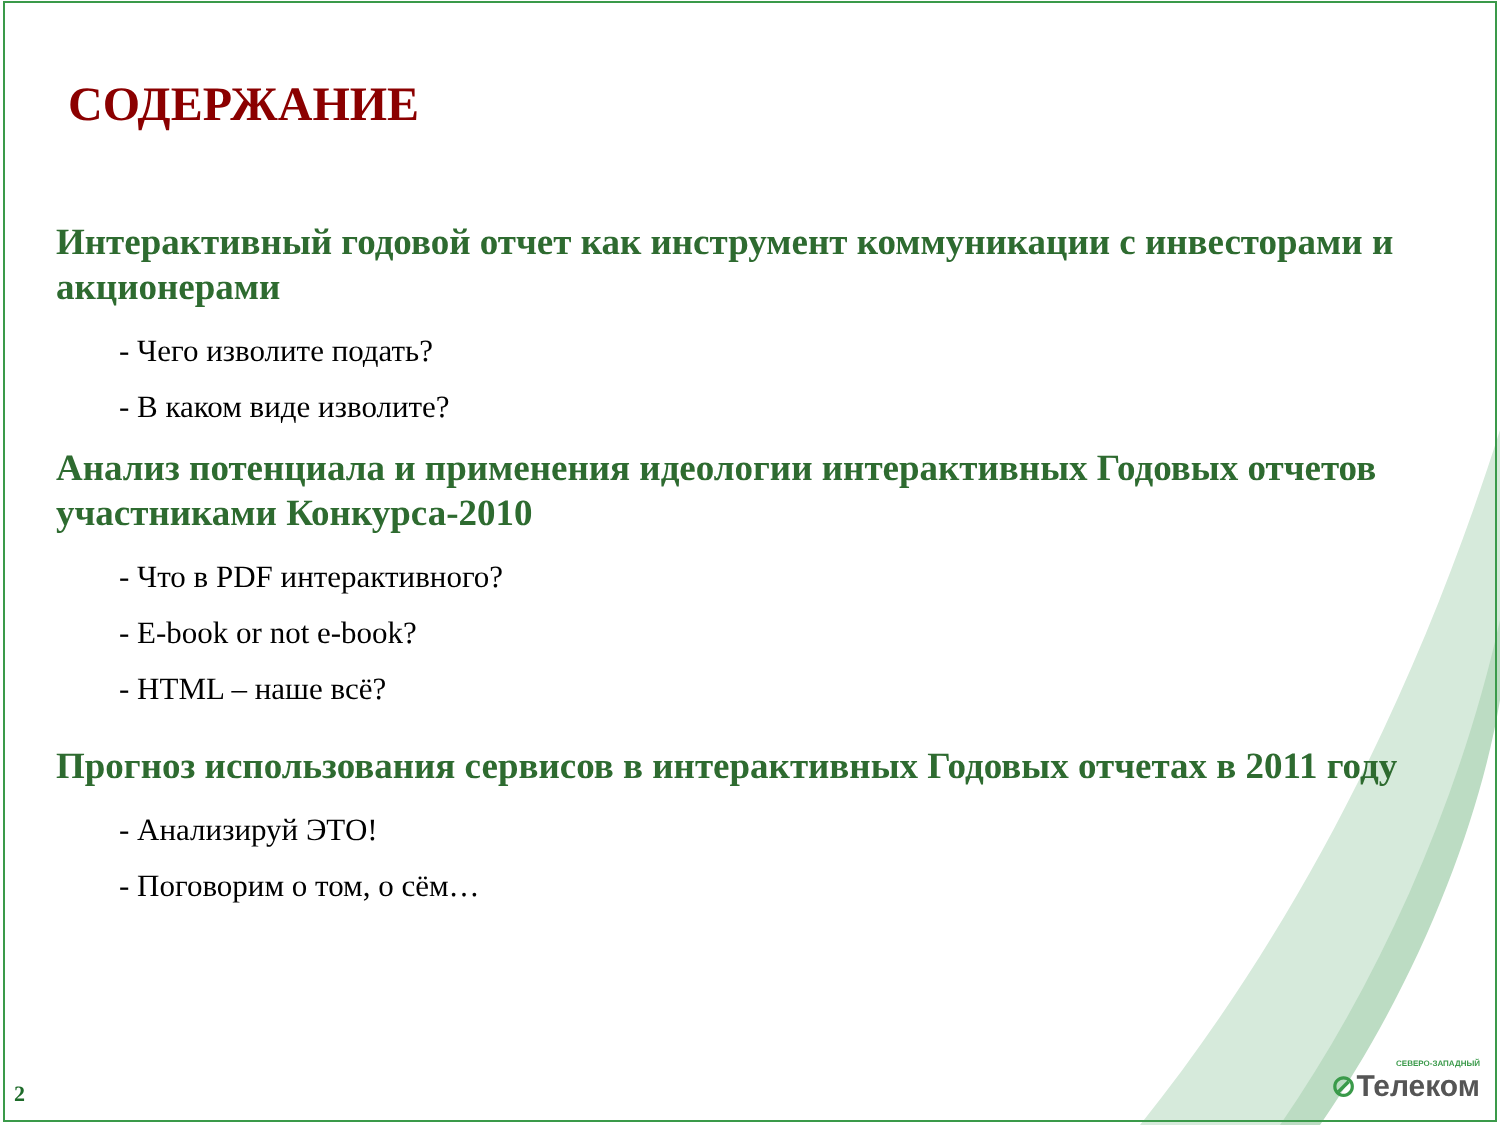СОДЕРЖАНИЕ
Интерактивный годовой отчет как инструмент коммуникации с инвесторами и акционерами
- Чего изволите подать?
- В каком виде изволите?
Анализ потенциала и применения идеологии интерактивных Годовых отчетов участниками Конкурса-2010
- Что в PDF интерактивного?
- E-book or not e-book?
- HTML – наше всё?
Прогноз использования сервисов в интерактивных Годовых отчетах в 2011 году
- Анализируй ЭТО!
- Поговорим о том, о сём…
2 СЕВЕРО-ЗАПАДНЫЙ
⊘Телеком